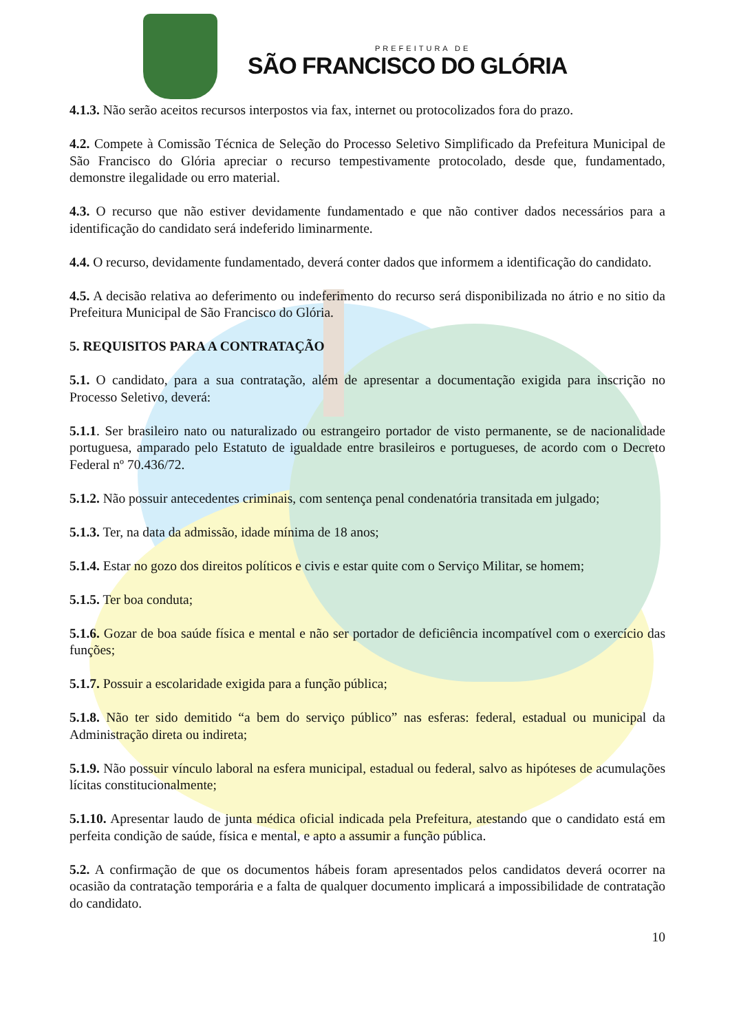PREFEITURA DE
SÃO FRANCISCO DO GLÓRIA
4.1.3. Não serão aceitos recursos interpostos via fax, internet ou protocolizados fora do prazo.
4.2. Compete à Comissão Técnica de Seleção do Processo Seletivo Simplificado da Prefeitura Municipal de São Francisco do Glória apreciar o recurso tempestivamente protocolado, desde que, fundamentado, demonstre ilegalidade ou erro material.
4.3. O recurso que não estiver devidamente fundamentado e que não contiver dados necessários para a identificação do candidato será indeferido liminarmente.
4.4. O recurso, devidamente fundamentado, deverá conter dados que informem a identificação do candidato.
4.5. A decisão relativa ao deferimento ou indeferimento do recurso será disponibilizada no átrio e no sitio da Prefeitura Municipal de São Francisco do Glória.
5. REQUISITOS PARA A CONTRATAÇÃO
5.1. O candidato, para a sua contratação, além de apresentar a documentação exigida para inscrição no Processo Seletivo, deverá:
5.1.1. Ser brasileiro nato ou naturalizado ou estrangeiro portador de visto permanente, se de nacionalidade portuguesa, amparado pelo Estatuto de igualdade entre brasileiros e portugueses, de acordo com o Decreto Federal nº 70.436/72.
5.1.2. Não possuir antecedentes criminais, com sentença penal condenatória transitada em julgado;
5.1.3. Ter, na data da admissão, idade mínima de 18 anos;
5.1.4. Estar no gozo dos direitos políticos e civis e estar quite com o Serviço Militar, se homem;
5.1.5. Ter boa conduta;
5.1.6. Gozar de boa saúde física e mental e não ser portador de deficiência incompatível com o exercício das funções;
5.1.7. Possuir a escolaridade exigida para a função pública;
5.1.8. Não ter sido demitido “a bem do serviço público” nas esferas: federal, estadual ou municipal da Administração direta ou indireta;
5.1.9. Não possuir vínculo laboral na esfera municipal, estadual ou federal, salvo as hipóteses de acumulações lícitas constitucionalmente;
5.1.10. Apresentar laudo de junta médica oficial indicada pela Prefeitura, atestando que o candidato está em perfeita condição de saúde, física e mental, e apto a assumir a função pública.
5.2. A confirmação de que os documentos hábeis foram apresentados pelos candidatos deverá ocorrer na ocasião da contratação temporária e a falta de qualquer documento implicará a impossibilidade de contratação do candidato.
10